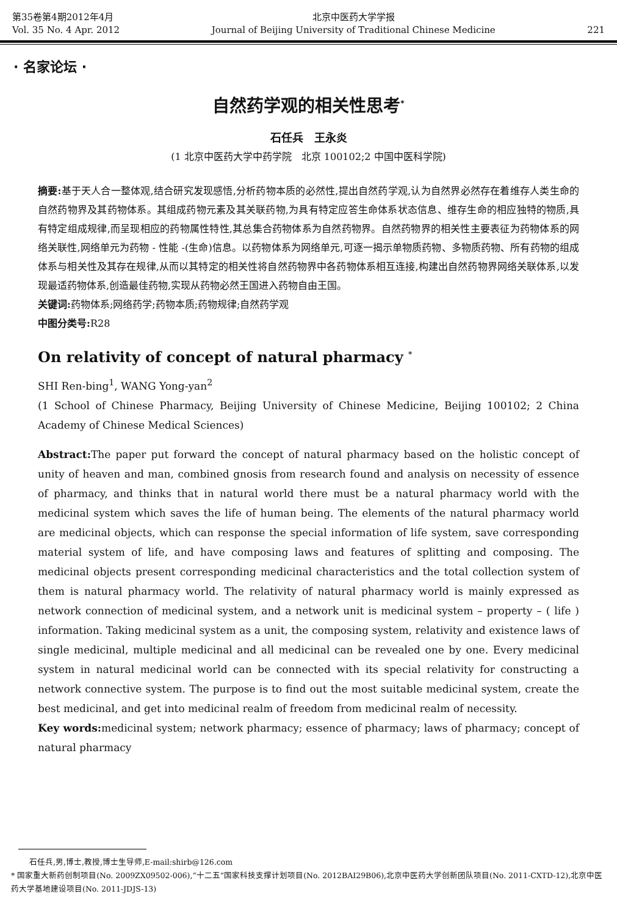第35卷第4期2012年4月
Vol. 35 No. 4 Apr. 2012
北京中医药大学学报
Journal of Beijing University of Traditional Chinese Medicine
221
· 名家论坛 ·
自然药学观的相关性思考<sup>*</sup>
石任兵　王永炎
(1 北京中医药大学中药学院　北京 100102;2 中国中医科学院)
摘要: 基于天人合一整体观,结合研究发现感悟,分析药物本质的必然性,提出自然药学观,认为自然界必然存在着维存人类生命的自然药物界及其药物体系。其组成药物元素及其关联药物,为具有特定应答生命体系状态信息、维存生命的相应独特的物质,具有特定组成规律,而呈现相应的药物属性特性,其总集合药物体系为自然药物界。自然药物界的相关性主要表征为药物体系的网络关联性,网络单元为药物 - 性能 -(生命)信息。以药物体系为网络单元,可逐一揭示单物质药物、多物质药物、所有药物的组成体系与相关性及其存在规律,从而以其特定的相关性将自然药物界中各药物体系相互连接,构建出自然药物界网络关联体系,以发现最适药物体系,创造最佳药物,实现从药物必然王国进入药物自由王国。
关键词: 药物体系;网络药学;药物本质;药物规律;自然药学观
中图分类号: R28
On relativity of concept of natural pharmacy <sup>*</sup>
SHI Ren-bing<sup>1</sup>, WANG Yong-yan<sup>2</sup>
(1 School of Chinese Pharmacy, Beijing University of Chinese Medicine, Beijing 100102; 2 China Academy of Chinese Medical Sciences)
Abstract: The paper put forward the concept of natural pharmacy based on the holistic concept of unity of heaven and man, combined gnosis from research found and analysis on necessity of essence of pharmacy, and thinks that in natural world there must be a natural pharmacy world with the medicinal system which saves the life of human being. The elements of the natural pharmacy world are medicinal objects, which can response the special information of life system, save corresponding material system of life, and have composing laws and features of splitting and composing. The medicinal objects present corresponding medicinal characteristics and the total collection system of them is natural pharmacy world. The relativity of natural pharmacy world is mainly expressed as network connection of medicinal system, and a network unit is medicinal system – property – ( life ) information. Taking medicinal system as a unit, the composing system, relativity and existence laws of single medicinal, multiple medicinal and all medicinal can be revealed one by one. Every medicinal system in natural medicinal world can be connected with its special relativity for constructing a network connective system. The purpose is to find out the most suitable medicinal system, create the best medicinal, and get into medicinal realm of freedom from medicinal realm of necessity.
Key words: medicinal system; network pharmacy; essence of pharmacy; laws of pharmacy; concept of natural pharmacy
石任兵,男,博士,教授,博士生导师,E-mail:shirb@126.com
* 国家重大新药创制项目(No. 2009ZX09502-006),“十二五”国家科技支撑计划项目(No. 2012BAI29B06),北京中医药大学创新团队项目(No. 2011-CXTD-12),北京中医药大学基地建设项目(No. 2011-JDJS-13)